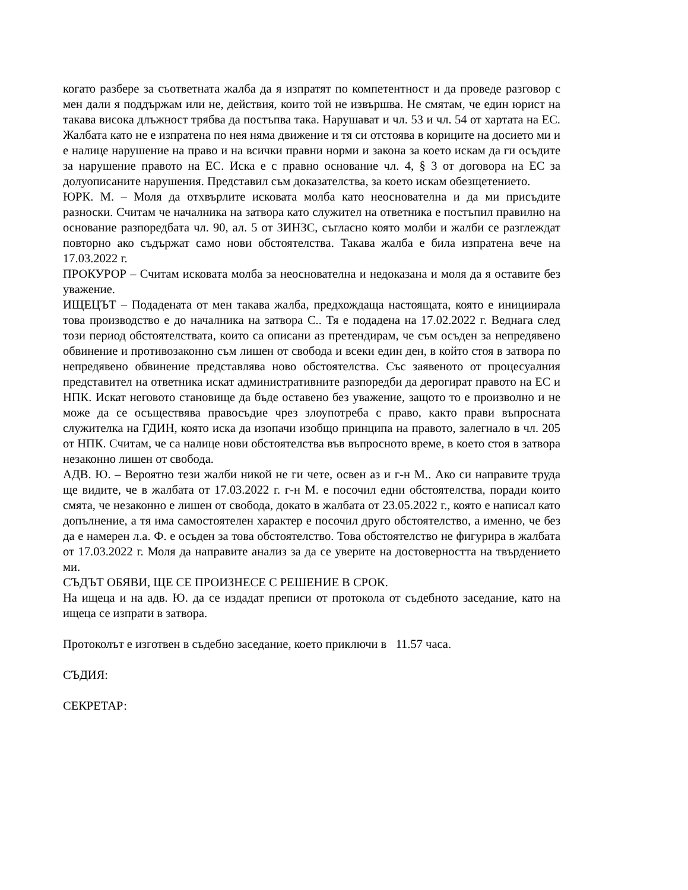когато разбере за съответната жалба да я изпратят по компетентност и да проведе разговор с мен дали я поддържам или не, действия, които той не извършва. Не смятам, че един юрист на такава висока длъжност трябва да постъпва така. Нарушават и чл. 53 и чл. 54 от хартата на ЕС. Жалбата като не е изпратена по нея няма движение и тя си отстоява в кориците на досието ми и е налице нарушение на право и на всички правни норми и закона за което искам да ги осъдите за нарушение правото на ЕС. Иска е с правно основание чл. 4, § 3 от договора на ЕС за долуописаните нарушения. Представил съм доказателства, за което искам обезщетението.
ЮРК. М. – Моля да отхвърлите исковата молба като неоснователна и да ми присъдите разноски. Считам че началника на затвора като служител на ответника е постъпил правилно на основание разпоредбата чл. 90, ал. 5 от ЗИНЗС, съгласно която молби и жалби се разглеждат повторно ако съдържат само нови обстоятелства. Такава жалба е била изпратена вече на 17.03.2022 г.
ПРОКУРОР – Считам исковата молба за неоснователна и недоказана и моля да я оставите без уважение.
ИЩЕЦЪТ – Подадената от мен такава жалба, предхождаща настоящата, която е инициирала това производство е до началника на затвора С.. Тя е подадена на 17.02.2022 г. Веднага след този период обстоятелствата, които са описани аз претендирам, че съм осъден за непредявено обвинение и противозаконно съм лишен от свобода и всеки един ден, в който стоя в затвора по непредявено обвинение представлява ново обстоятелства. Със заявеното от процесуалния представител на ответника искат административните разпоредби да дерогират правото на ЕС и НПК. Искат неговото становище да бъде оставено без уважение, защото то е произволно и не може да се осъществява правосъдие чрез злоупотреба с право, както прави въпросната служителка на ГДИН, която иска да изопачи изобщо принципа на правото, залегнало в чл. 205 от НПК. Считам, че са налице нови обстоятелства във въпросното време, в което стоя в затвора незаконно лишен от свобода.
АДВ. Ю. – Вероятно тези жалби никой не ги чете, освен аз и г-н М.. Ако си направите труда ще видите, че в жалбата от 17.03.2022 г. г-н М. е посочил едни обстоятелства, поради които смята, че незаконно е лишен от свобода, докато в жалбата от 23.05.2022 г., която е написал като допълнение, а тя има самостоятелен характер е посочил друго обстоятелство, а именно, че без да е намерен л.а. Ф. е осъден за това обстоятелство. Това обстоятелство не фигурира в жалбата от 17.03.2022 г. Моля да направите анализ за да се уверите на достоверността на твърдението ми.
СЪДЪТ ОБЯВИ, ЩЕ СЕ ПРОИЗНЕСЕ С РЕШЕНИЕ В СРОК.
На ищеца и на адв. Ю. да се издадат преписи от протокола от съдебното заседание, като на ищеца се изпрати в затвора.
Протоколът е изготвен в съдебно заседание, което приключи в 11.57 часа.
СЪДИЯ:
СЕКРЕТАР: